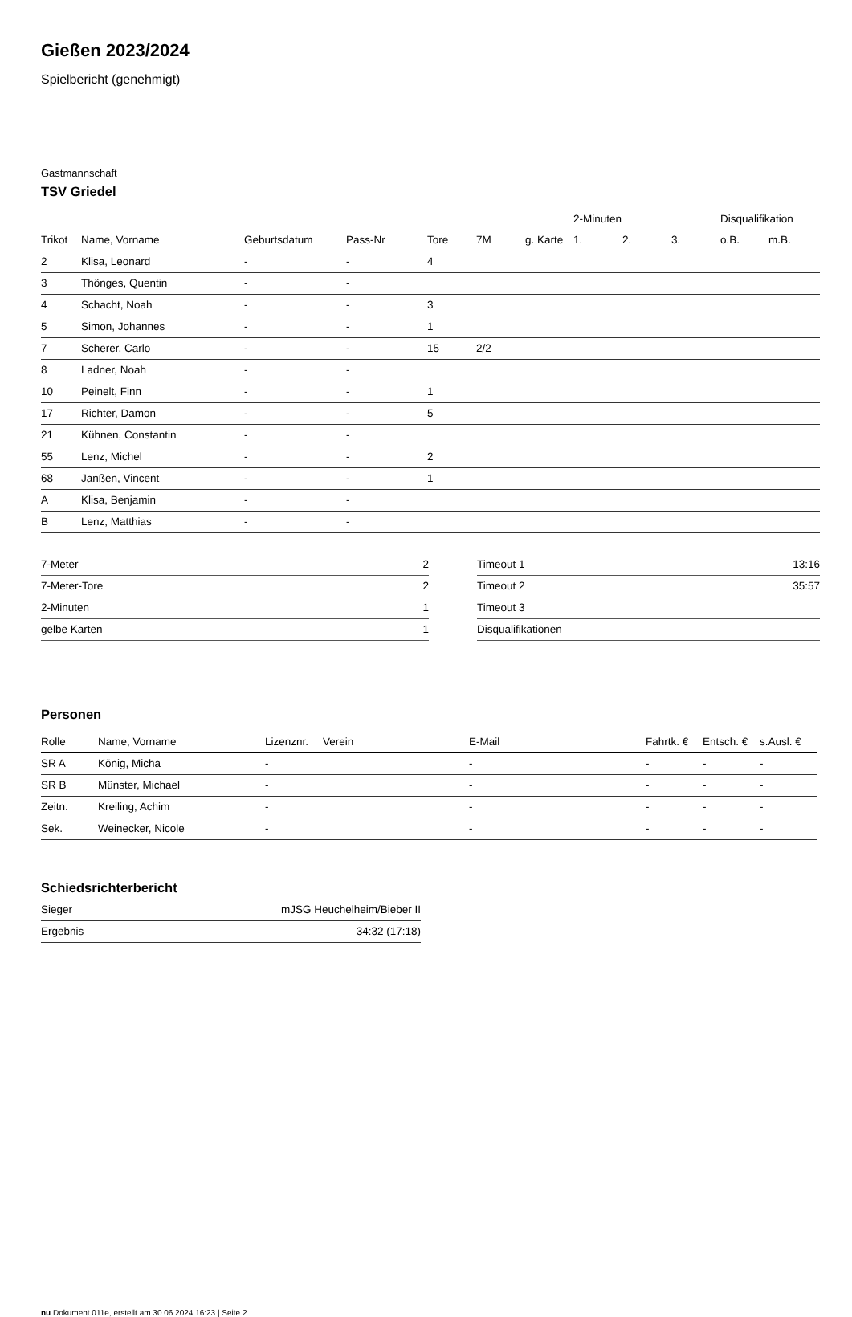Gießen 2023/2024
Spielbericht (genehmigt)
Gastmannschaft
TSV Griedel
| | | | | | | | 2-Minuten | | | Disqualifikation | |
| --- | --- | --- | --- | --- | --- | --- | --- | --- | --- | --- | --- |
| Trikot | Name, Vorname | Geburtsdatum | Pass-Nr | Tore | 7M | g. Karte | 1. | 2. | 3. | o.B. | m.B. |
| 2 | Klisa, Leonard | - | - | 4 | | | | | | | |
| 3 | Thönges, Quentin | - | - | | | | | | | | |
| 4 | Schacht, Noah | - | - | 3 | | | | | | | |
| 5 | Simon, Johannes | - | - | 1 | | | | | | | |
| 7 | Scherer, Carlo | - | - | 15 | 2/2 | | | | | | |
| 8 | Ladner, Noah | - | - | | | | | | | | |
| 10 | Peinelt, Finn | - | - | 1 | | | | | | | |
| 17 | Richter, Damon | - | - | 5 | | | | | | | |
| 21 | Kühnen, Constantin | - | - | | | | | | | | |
| 55 | Lenz, Michel | - | - | 2 | | | | | | | |
| 68 | Janßen, Vincent | - | - | 1 | | | | | | | |
| A | Klisa, Benjamin | - | - | | | | | | | | |
| B | Lenz, Matthias | - | - | | | | | | | | |
| 7-Meter | 2 |
| 7-Meter-Tore | 2 |
| 2-Minuten | 1 |
| gelbe Karten | 1 |
| Timeout 1 | 13:16 |
| Timeout 2 | 35:57 |
| Timeout 3 | |
| Disqualifikationen | |
Personen
| Rolle | Name, Vorname | Lizenznr. | Verein | E-Mail | Fahrtk. € | Entsch. € | s.Ausl. € |
| --- | --- | --- | --- | --- | --- | --- | --- |
| SR A | König, Micha | - | | - | - | - | - |
| SR B | Münster, Michael | - | | - | - | - | - |
| Zeitn. | Kreiling, Achim | - | | - | - | - | - |
| Sek. | Weinecker, Nicole | - | | - | - | - | - |
Schiedsrichterbericht
| Sieger | mJSG Heuchelheim/Bieber II |
| Ergebnis | 34:32 (17:18) |
nu.Dokument 011e, erstellt am 30.06.2024 16:23 | Seite 2